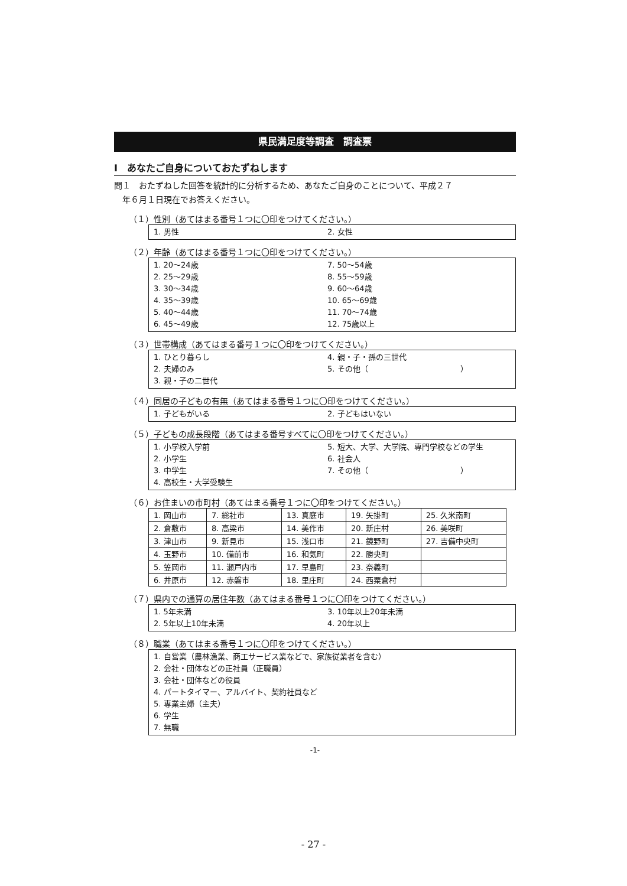県民満足度等調査　調査票
Ⅰ　あなたご自身についておたずねします
問１　おたずねした回答を統計的に分析するため、あなたご自身のことについて、平成２７
　年６月１日現在でお答えください。
（１）性別（あてはまる番号１つに〇印をつけてください。）
1. 男性 2. 女性
（２）年齢（あてはまる番号１つに〇印をつけてください。）
1. 20～24歳 7. 50～54歳 2. 25～29歳 8. 55～59歳 3. 30～34歳 9. 60～64歳 4. 35～39歳 10. 65～69歳 5. 40～44歳 11. 70～74歳 6. 45～49歳 12. 75歳以上
（３）世帯構成（あてはまる番号１つに〇印をつけてください。）
1. ひとり暮らし 4. 親・子・孫の三世代 2. 夫婦のみ 5. その他（　　　　　　　　　　　　） 3. 親・子の二世代
（４）同居の子どもの有無（あてはまる番号１つに〇印をつけてください。）
1. 子どもがいる 2. 子どもはいない
（５）子どもの成長段階（あてはまる番号すべてに〇印をつけてください。）
1. 小学校入学前 5. 短大、大学、大学院、専門学校などの学生 2. 小学生 6. 社会人 3. 中学生 7. その他（　　　　　　　　　　　　） 4. 高校生・大学受験生
（６）お住まいの市町村（あてはまる番号１つに〇印をつけてください。）
| 1. 岡山市 | 7. 総社市 | 13. 真庭市 | 19. 矢掛町 | 25. 久米南町 |
| 2. 倉敷市 | 8. 高梁市 | 14. 美作市 | 20. 新庄村 | 26. 美咲町 |
| 3. 津山市 | 9. 新見市 | 15. 浅口市 | 21. 鏡野町 | 27. 吉備中央町 |
| 4. 玉野市 | 10. 備前市 | 16. 和気町 | 22. 勝央町 | |
| 5. 笠岡市 | 11. 瀬戸内市 | 17. 早島町 | 23. 奈義町 | |
| 6. 井原市 | 12. 赤磐市 | 18. 里庄町 | 24. 西粟倉村 | |
（７）県内での通算の居住年数（あてはまる番号１つに〇印をつけてください。）
1. 5年未満 3. 10年以上20年未満 2. 5年以上10年未満 4. 20年以上
（８）職業（あてはまる番号１つに〇印をつけてください。）
1. 自営業（農林漁業、商工サービス業などで、家族従業者を含む）
2. 会社・団体などの正社員（正職員）
3. 会社・団体などの役員
4. パートタイマー、アルバイト、契約社員など
5. 専業主婦（主夫）
6. 学生
7. 無職
-1-
- 27 -